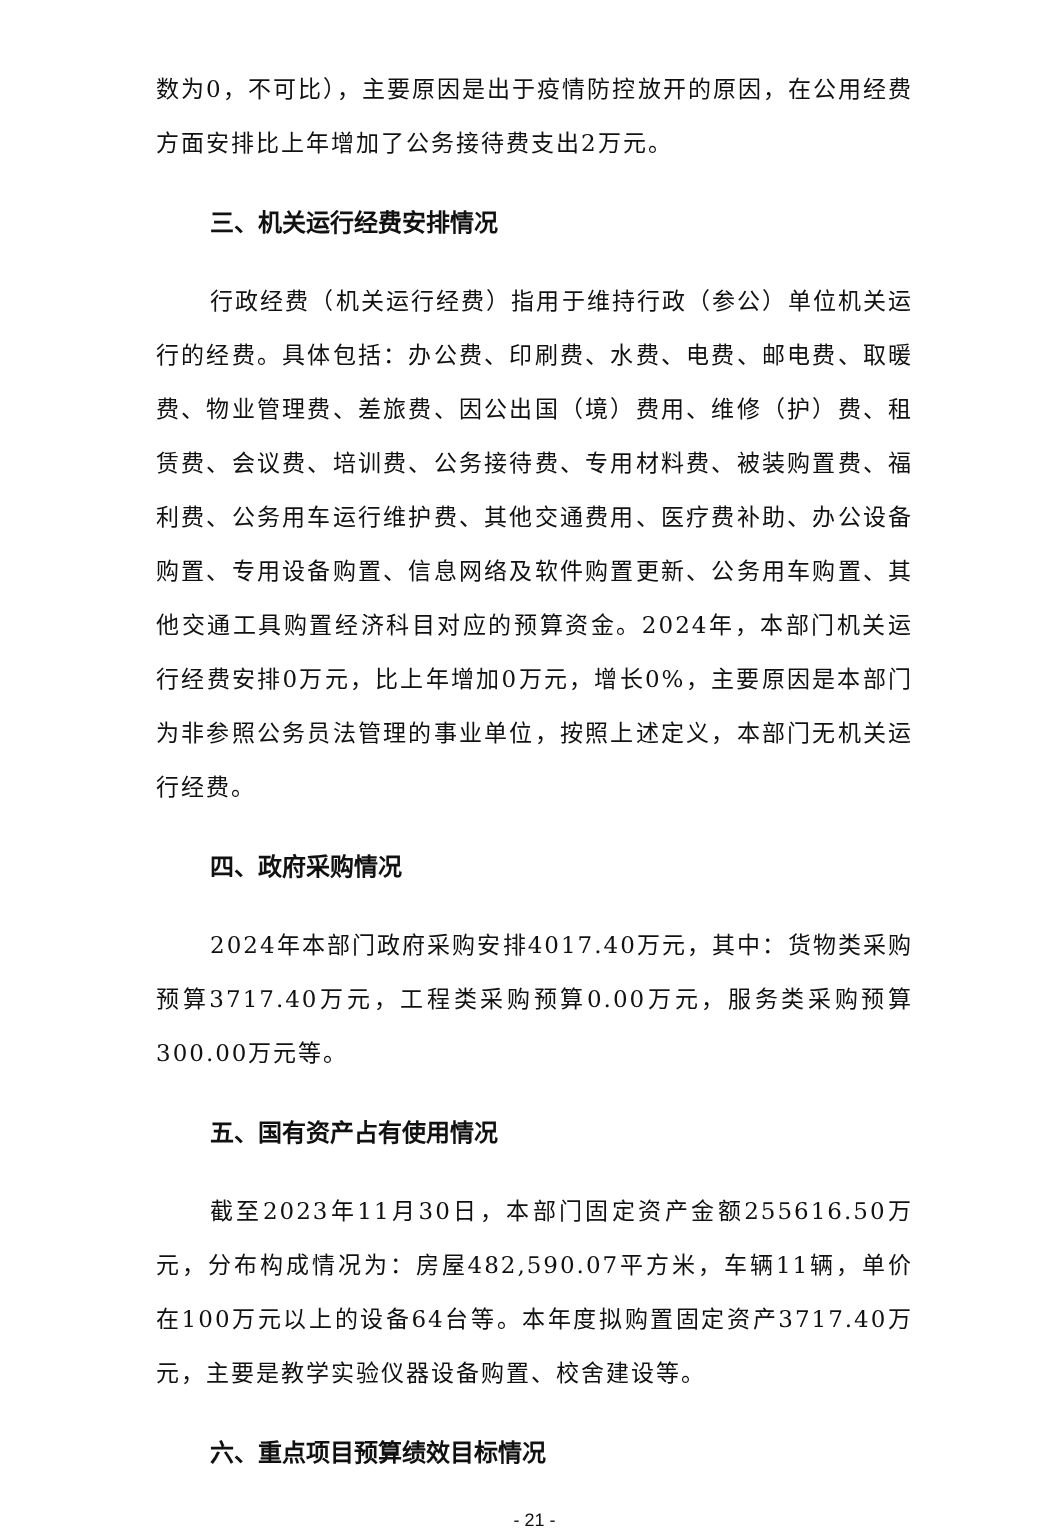数为0，不可比），主要原因是出于疫情防控放开的原因，在公用经费方面安排比上年增加了公务接待费支出2万元。
三、机关运行经费安排情况
行政经费（机关运行经费）指用于维持行政（参公）单位机关运行的经费。具体包括：办公费、印刷费、水费、电费、邮电费、取暖费、物业管理费、差旅费、因公出国（境）费用、维修（护）费、租赁费、会议费、培训费、公务接待费、专用材料费、被装购置费、福利费、公务用车运行维护费、其他交通费用、医疗费补助、办公设备购置、专用设备购置、信息网络及软件购置更新、公务用车购置、其他交通工具购置经济科目对应的预算资金。2024年，本部门机关运行经费安排0万元，比上年增加0万元，增长0%，主要原因是本部门为非参照公务员法管理的事业单位，按照上述定义，本部门无机关运行经费。
四、政府采购情况
2024年本部门政府采购安排4017.40万元，其中：货物类采购预算3717.40万元，工程类采购预算0.00万元，服务类采购预算300.00万元等。
五、国有资产占有使用情况
截至2023年11月30日，本部门固定资产金额255616.50万元，分布构成情况为：房屋482,590.07平方米，车辆11辆，单价在100万元以上的设备64台等。本年度拟购置固定资产3717.40万元，主要是教学实验仪器设备购置、校舍建设等。
六、重点项目预算绩效目标情况
- 21 -